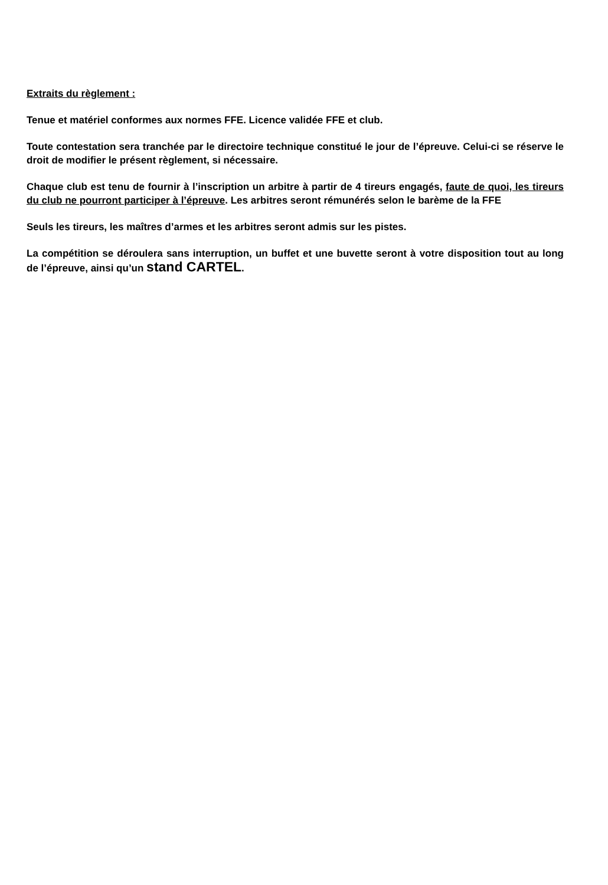Extraits du règlement :
Tenue et matériel conformes aux normes FFE. Licence validée FFE et club.
Toute contestation sera tranchée par le directoire technique constitué le jour de l’épreuve. Celui-ci se réserve le droit de modifier le présent règlement, si nécessaire.
Chaque club est tenu de fournir à l’inscription un arbitre à partir de 4 tireurs engagés, faute de quoi, les tireurs du club ne pourront participer à l’épreuve. Les arbitres seront rémunérés selon le barème de la FFE
Seuls les tireurs, les maîtres d’armes et les arbitres seront admis sur les pistes.
La compétition se déroulera sans interruption, un buffet et une buvette seront à votre disposition tout au long de l’épreuve, ainsi qu’un stand CARTEL.